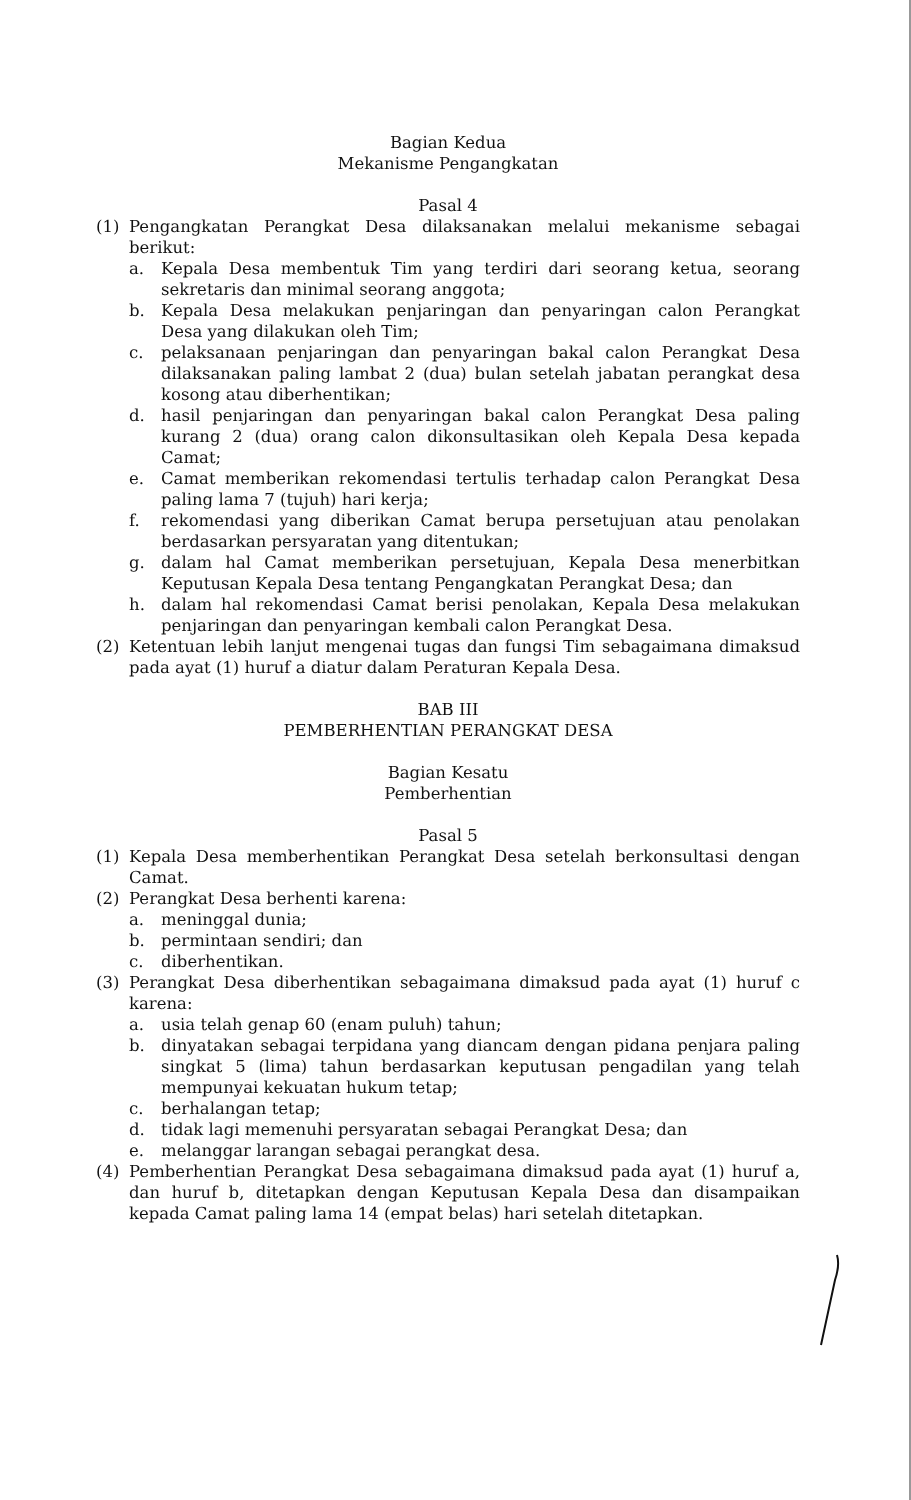Bagian Kedua
Mekanisme Pengangkatan
Pasal 4
(1) Pengangkatan Perangkat Desa dilaksanakan melalui mekanisme sebagai berikut:
a. Kepala Desa membentuk Tim yang terdiri dari seorang ketua, seorang sekretaris dan minimal seorang anggota;
b. Kepala Desa melakukan penjaringan dan penyaringan calon Perangkat Desa yang dilakukan oleh Tim;
c. pelaksanaan penjaringan dan penyaringan bakal calon Perangkat Desa dilaksanakan paling lambat 2 (dua) bulan setelah jabatan perangkat desa kosong atau diberhentikan;
d. hasil penjaringan dan penyaringan bakal calon Perangkat Desa paling kurang 2 (dua) orang calon dikonsultasikan oleh Kepala Desa kepada Camat;
e. Camat memberikan rekomendasi tertulis terhadap calon Perangkat Desa paling lama 7 (tujuh) hari kerja;
f. rekomendasi yang diberikan Camat berupa persetujuan atau penolakan berdasarkan persyaratan yang ditentukan;
g. dalam hal Camat memberikan persetujuan, Kepala Desa menerbitkan Keputusan Kepala Desa tentang Pengangkatan Perangkat Desa; dan
h. dalam hal rekomendasi Camat berisi penolakan, Kepala Desa melakukan penjaringan dan penyaringan kembali calon Perangkat Desa.
(2) Ketentuan lebih lanjut mengenai tugas dan fungsi Tim sebagaimana dimaksud pada ayat (1) huruf a diatur dalam Peraturan Kepala Desa.
BAB III
PEMBERHENTIAN PERANGKAT DESA
Bagian Kesatu
Pemberhentian
Pasal 5
(1) Kepala Desa memberhentikan Perangkat Desa setelah berkonsultasi dengan Camat.
(2) Perangkat Desa berhenti karena:
a. meninggal dunia;
b. permintaan sendiri; dan
c. diberhentikan.
(3) Perangkat Desa diberhentikan sebagaimana dimaksud pada ayat (1) huruf c karena:
a. usia telah genap 60 (enam puluh) tahun;
b. dinyatakan sebagai terpidana yang diancam dengan pidana penjara paling singkat 5 (lima) tahun berdasarkan keputusan pengadilan yang telah mempunyai kekuatan hukum tetap;
c. berhalangan tetap;
d. tidak lagi memenuhi persyaratan sebagai Perangkat Desa; dan
e. melanggar larangan sebagai perangkat desa.
(4) Pemberhentian Perangkat Desa sebagaimana dimaksud pada ayat (1) huruf a, dan huruf b, ditetapkan dengan Keputusan Kepala Desa dan disampaikan kepada Camat paling lama 14 (empat belas) hari setelah ditetapkan.